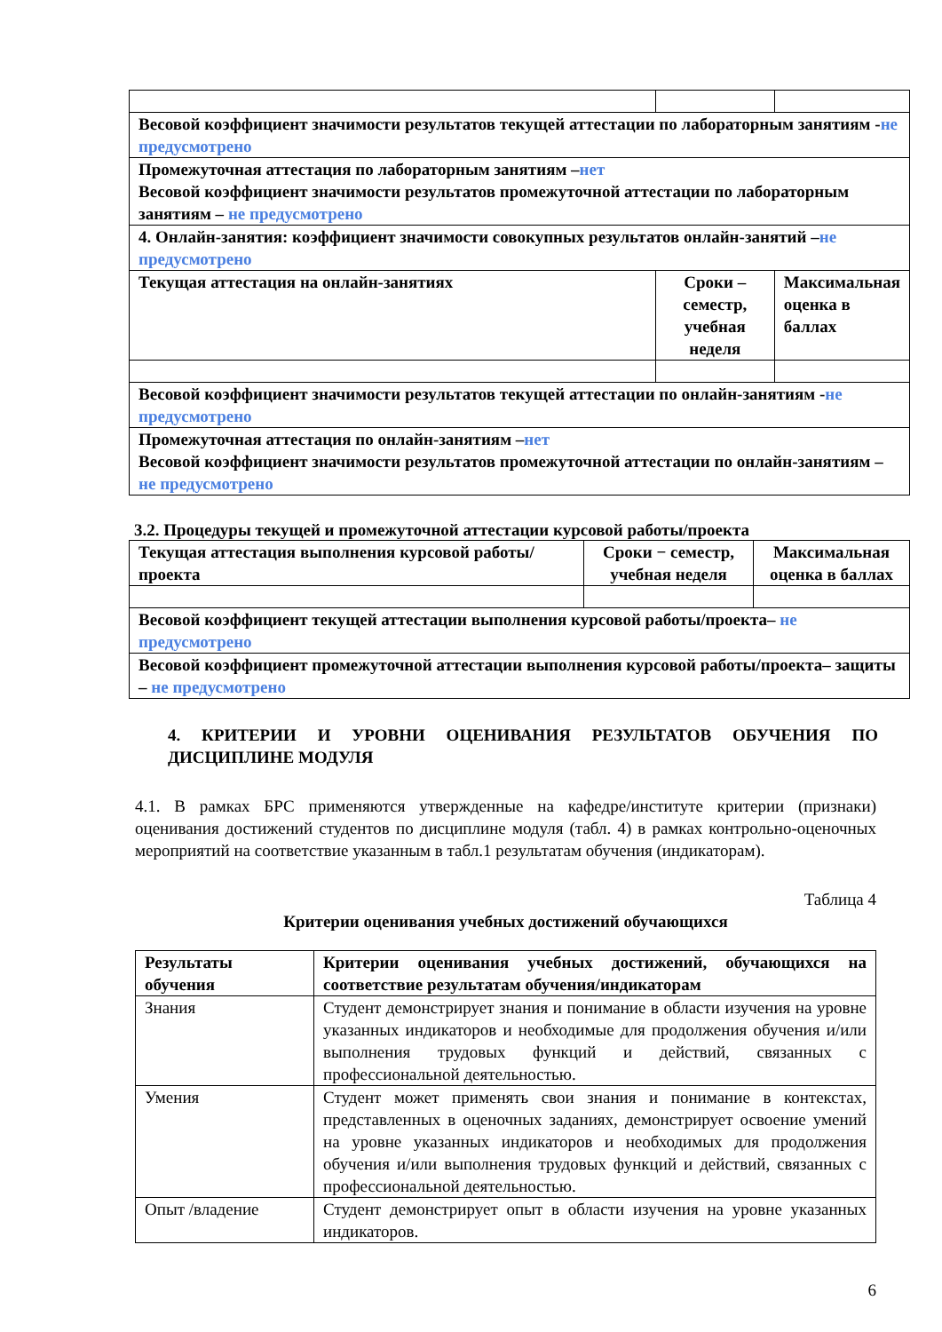| Весовой коэффициент значимости результатов текущей аттестации по лабораторным занятиям - не предусмотрено | | |
| Промежуточная аттестация по лабораторным занятиям – нет Весовой коэффициент значимости результатов промежуточной аттестации по лабораторным занятиям – не предусмотрено | | |
| 4. Онлайн-занятия: коэффициент значимости совокупных результатов онлайн-занятий – не предусмотрено | | |
| Текущая аттестация на онлайн-занятиях | Сроки – семестр, учебная неделя | Максимальная оценка в баллах |
| Весовой коэффициент значимости результатов текущей аттестации по онлайн-занятиям - не предусмотрено | | |
| Промежуточная аттестация по онлайн-занятиям – нет Весовой коэффициент значимости результатов промежуточной аттестации по онлайн-занятиям – не предусмотрено | | |
3.2. Процедуры текущей и промежуточной аттестации курсовой работы/проекта
| Текущая аттестация выполнения курсовой работы/проекта | Сроки − семестр, учебная неделя | Максимальная оценка в баллах |
| Весовой коэффициент текущей аттестации выполнения курсовой работы/проекта– не предусмотрено | | |
| Весовой коэффициент промежуточной аттестации выполнения курсовой работы/проекта– защиты – не предусмотрено | | |
4. КРИТЕРИИ И УРОВНИ ОЦЕНИВАНИЯ РЕЗУЛЬТАТОВ ОБУЧЕНИЯ ПО ДИСЦИПЛИНЕ МОДУЛЯ
4.1. В рамках БРС применяются утвержденные на кафедре/институте критерии (признаки) оценивания достижений студентов по дисциплине модуля (табл. 4) в рамках контрольно-оценочных мероприятий на соответствие указанным в табл.1 результатам обучения (индикаторам).
Таблица 4
Критерии оценивания учебных достижений обучающихся
| Результаты обучения | Критерии оценивания учебных достижений, обучающихся на соответствие результатам обучения/индикаторам |
| Знания | Студент демонстрирует знания и понимание в области изучения на уровне указанных индикаторов и необходимые для продолжения обучения и/или выполнения трудовых функций и действий, связанных с профессиональной деятельностью. |
| Умения | Студент может применять свои знания и понимание в контекстах, представленных в оценочных заданиях, демонстрирует освоение умений на уровне указанных индикаторов и необходимых для продолжения обучения и/или выполнения трудовых функций и действий, связанных с профессиональной деятельностью. |
| Опыт /владение | Студент демонстрирует опыт в области изучения на уровне указанных индикаторов. |
6